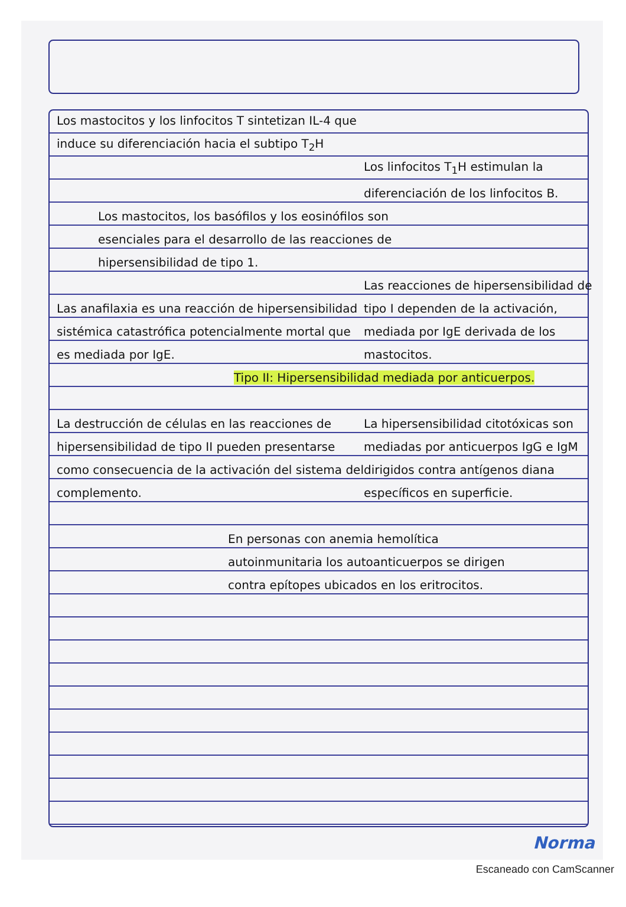Los mastocitos y los linfocitos T sintetizan IL-4 que induce su diferenciación hacia el subtipo T<sub>2</sub>H
Los linfocitos T<sub>1</sub>H estimulan la diferenciación de los linfocitos B.
Los mastocitos, los basófilos y los eosinófilos son esenciales para el desarrollo de las reacciones de hipersensibilidad de tipo 1.
Las anafilaxia es una reacción de hipersensibilidad sistémica catastrófica potencialmente mortal que es mediada por IgE.
Las reacciones de hipersensibilidad de tipo I dependen de la activación, mediada por IgE derivada de los mastocitos.
Tipo II: Hipersensibilidad mediada por anticuerpos.
La destrucción de células en las reacciones de hipersensibilidad de tipo II pueden presentarse como consecuencia de la activación del sistema del complemento.
La hipersensibilidad citotóxicas son mediadas por anticuerpos IgG e IgM dirigidos contra antígenos diana específicos en superficie.
En personas con anemia hemolítica autoinmunitaria los autoanticuerpos se dirigen contra epítopes ubicados en los eritrocitos.
Norma
Escaneado con CamScanner